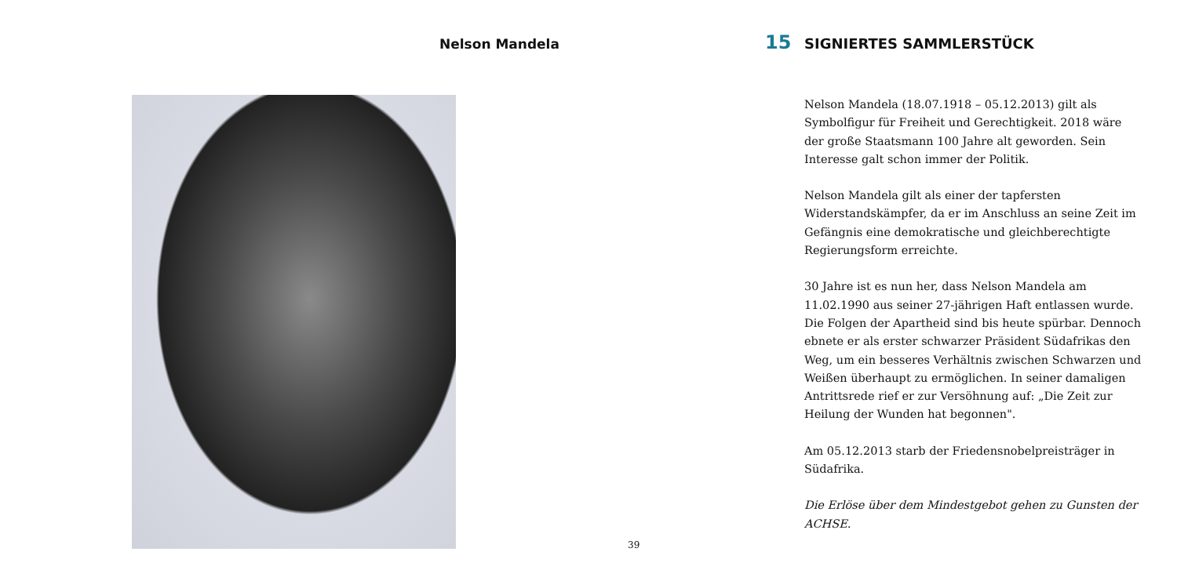Nelson Mandela
15 SIGNIERTES SAMMLERSTÜCK
Nelson Mandela (18.07.1918 – 05.12.2013) gilt als Symbolfigur für Freiheit und Gerechtigkeit. 2018 wäre der große Staatsmann 100 Jahre alt geworden. Sein Interesse galt schon immer der Politik.
Nelson Mandela gilt als einer der tapfersten Widerstandskämpfer, da er im Anschluss an seine Zeit im Gefängnis eine demokratische und gleichberechtigte Regierungsform erreichte.
30 Jahre ist es nun her, dass Nelson Mandela am 11.02.1990 aus seiner 27-jährigen Haft entlassen wurde. Die Folgen der Apartheid sind bis heute spürbar. Dennoch ebnete er als erster schwarzer Präsident Südafrikas den Weg, um ein besseres Verhältnis zwischen Schwarzen und Weißen überhaupt zu ermöglichen. In seiner damaligen Antrittsrede rief er zur Versöhnung auf: „Die Zeit zur Heilung der Wunden hat begonnen".
Am 05.12.2013 starb der Friedensnobelpreisträger in Südafrika.
Die Erlöse über dem Mindestgebot gehen zu Gunsten der ACHSE.
39